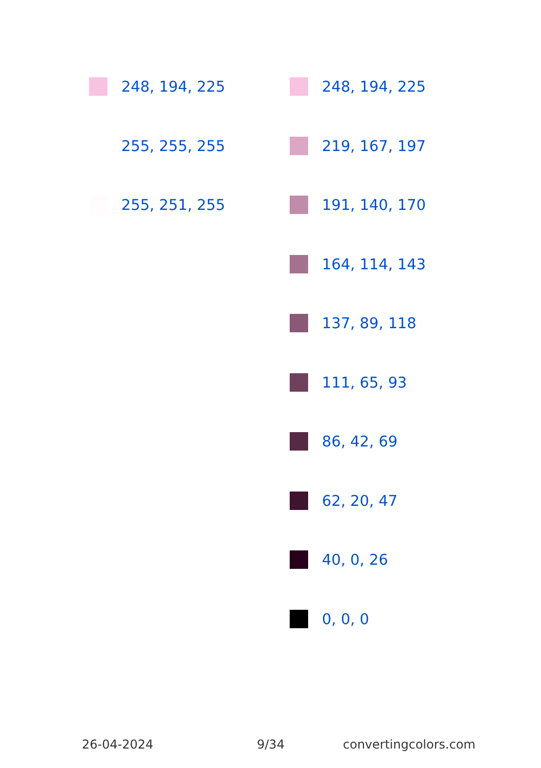248, 194, 225
255, 255, 255
255, 251, 255
248, 194, 225
219, 167, 197
191, 140, 170
164, 114, 143
137, 89, 118
111, 65, 93
86, 42, 69
62, 20, 47
40, 0, 26
0, 0, 0
26-04-2024 9/34 convertingcolors.com